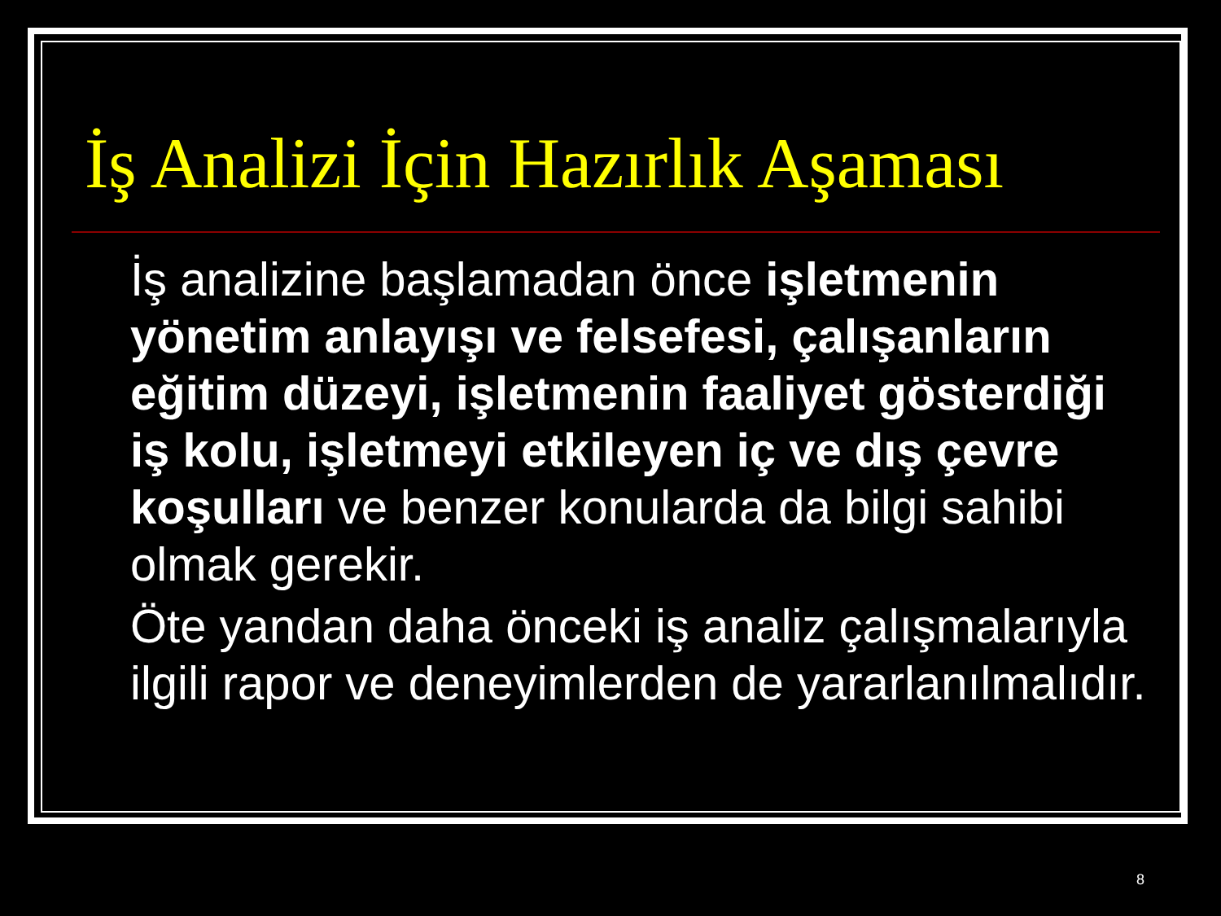İş Analizi İçin Hazırlık Aşaması
İş analizine başlamadan önce işletmenin yönetim anlayışı ve felsefesi, çalışanların eğitim düzeyi, işletmenin faaliyet gösterdiği iş kolu, işletmeyi etkileyen iç ve dış çevre koşulları ve benzer konularda da bilgi sahibi olmak gerekir.
Öte yandan daha önceki iş analiz çalışmalarıyla ilgili rapor ve deneyimlerden de yararlanılmalıdır.
8